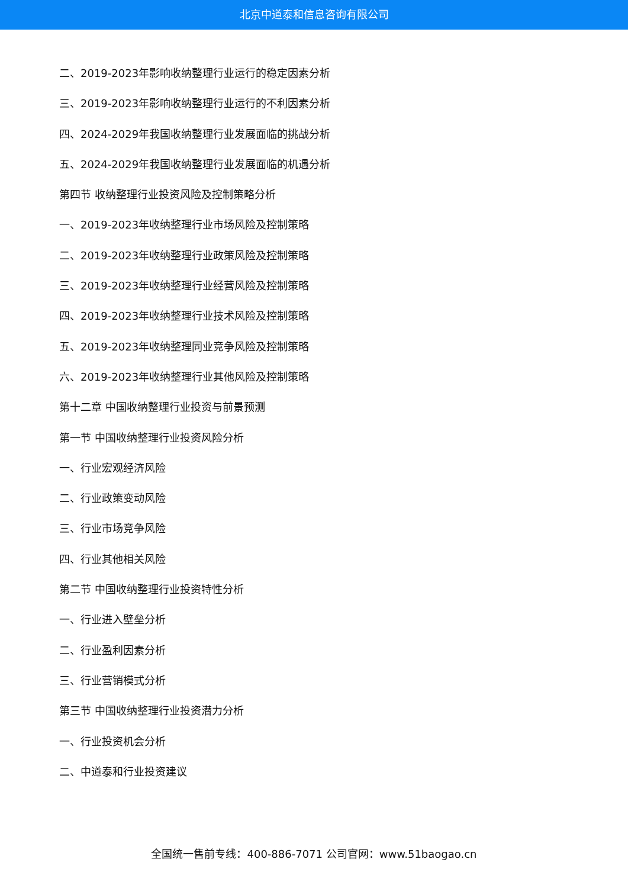北京中道泰和信息咨询有限公司
二、2019-2023年影响收纳整理行业运行的稳定因素分析
三、2019-2023年影响收纳整理行业运行的不利因素分析
四、2024-2029年我国收纳整理行业发展面临的挑战分析
五、2024-2029年我国收纳整理行业发展面临的机遇分析
第四节 收纳整理行业投资风险及控制策略分析
一、2019-2023年收纳整理行业市场风险及控制策略
二、2019-2023年收纳整理行业政策风险及控制策略
三、2019-2023年收纳整理行业经营风险及控制策略
四、2019-2023年收纳整理行业技术风险及控制策略
五、2019-2023年收纳整理同业竞争风险及控制策略
六、2019-2023年收纳整理行业其他风险及控制策略
第十二章 中国收纳整理行业投资与前景预测
第一节 中国收纳整理行业投资风险分析
一、行业宏观经济风险
二、行业政策变动风险
三、行业市场竞争风险
四、行业其他相关风险
第二节 中国收纳整理行业投资特性分析
一、行业进入壁垒分析
二、行业盈利因素分析
三、行业营销模式分析
第三节 中国收纳整理行业投资潜力分析
一、行业投资机会分析
二、中道泰和行业投资建议
全国统一售前专线：400-886-7071 公司官网：www.51baogao.cn